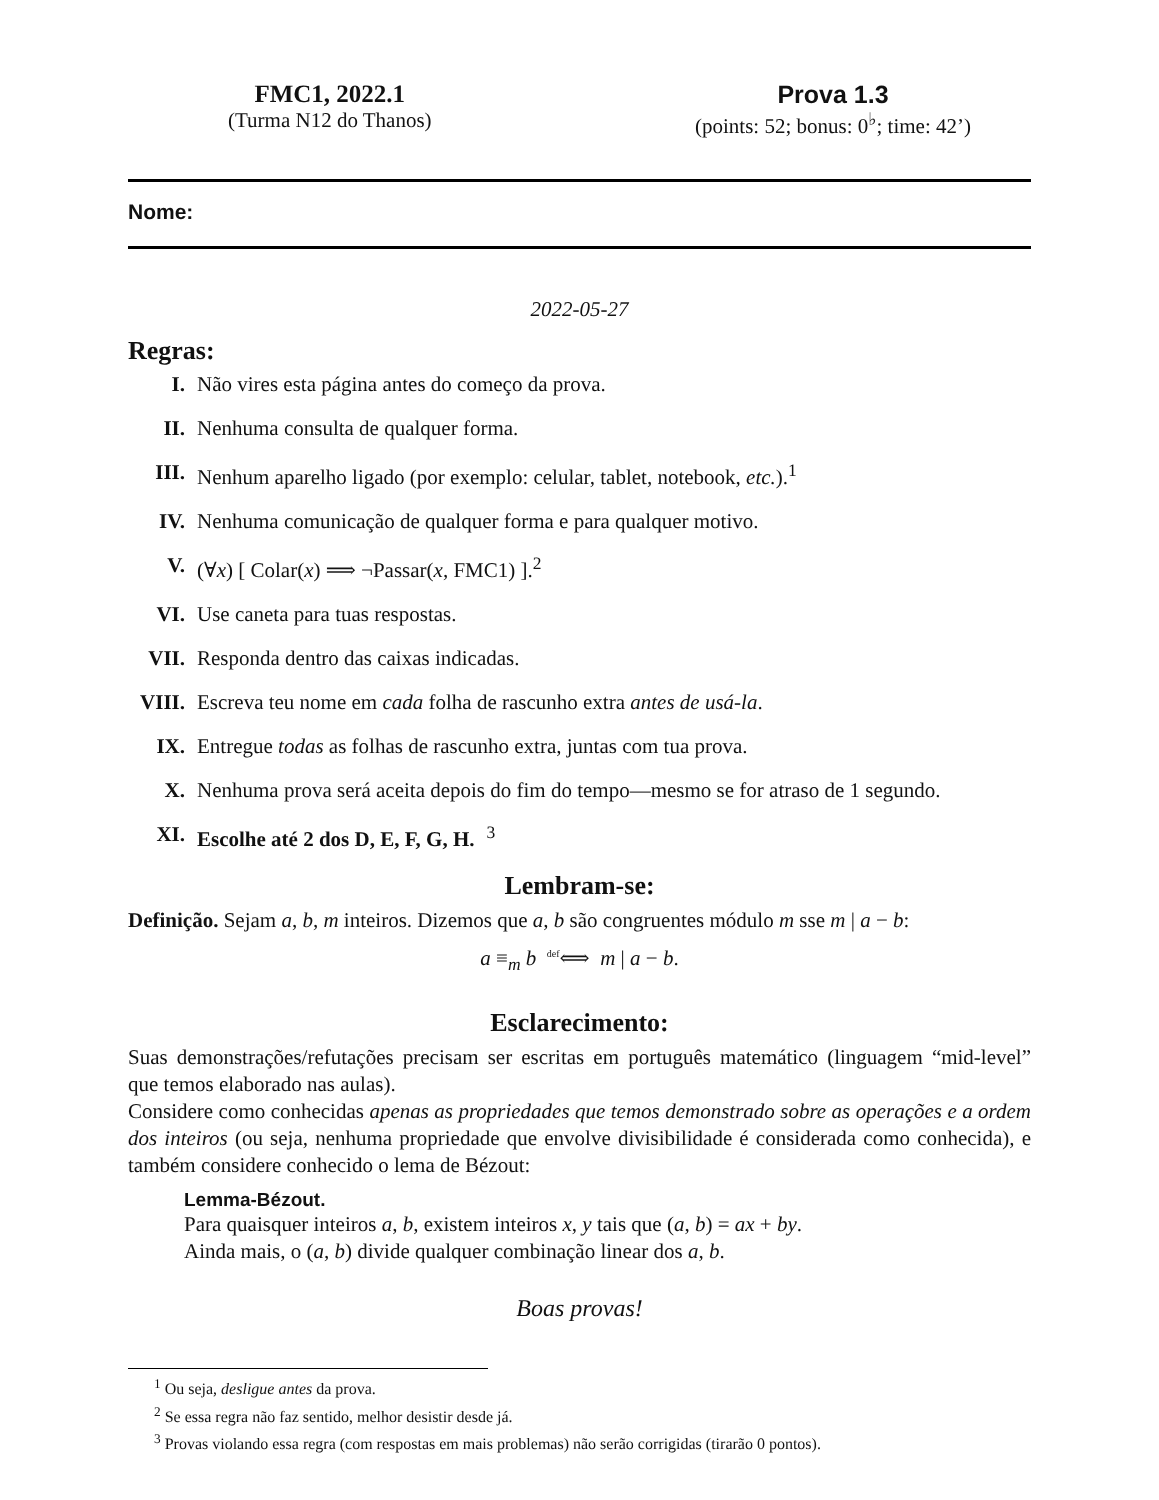FMC1, 2022.1
(Turma N12 do Thanos)
Prova 1.3
(points: 52; bonus: 0<sup>♭</sup>; time: 42’)
Nome:
2022-05-27
Regras:
I. Não vires esta página antes do começo da prova.
II. Nenhuma consulta de qualquer forma.
III. Nenhum aparelho ligado (por exemplo: celular, tablet, notebook, etc.).<sup>1</sup>
IV. Nenhuma comunicação de qualquer forma e para qualquer motivo.
V. (∀x) [ Colar(x) ⟹ ¬Passar(x, FMC1) ].<sup>2</sup>
VI. Use caneta para tuas respostas.
VII. Responda dentro das caixas indicadas.
VIII. Escreva teu nome em cada folha de rascunho extra antes de usá-la.
IX. Entregue todas as folhas de rascunho extra, juntas com tua prova.
X. Nenhuma prova será aceita depois do fim do tempo—mesmo se for atraso de 1 segundo.
XI. Escolhe até 2 dos D, E, F, G, H.<sup>3</sup>
Lembram-se:
Definição. Sejam a, b, m inteiros. Dizemos que a, b são congruentes módulo m sse m | a − b:
a ≡<sub>m</sub> b <sup>def</sup>⟺ m | a − b.
Esclarecimento:
Suas demonstrações/refutações precisam ser escritas em português matemático (linguagem “mid-level” que temos elaborado nas aulas).
Considere como conhecidas apenas as propriedades que temos demonstrado sobre as operações e a ordem dos inteiros (ou seja, nenhuma propriedade que envolve divisibilidade é considerada como conhecida), e também considere conhecido o lema de Bézout:
Lemma-Bézout.
Para quaisquer inteiros a, b, existem inteiros x, y tais que (a, b) = ax + by.
Ainda mais, o (a, b) divide qualquer combinação linear dos a, b.
Boas provas!
<sup>1</sup> Ou seja, desligue antes da prova.
<sup>2</sup> Se essa regra não faz sentido, melhor desistir desde já.
<sup>3</sup> Provas violando essa regra (com respostas em mais problemas) não serão corrigidas (tirarão 0 pontos).